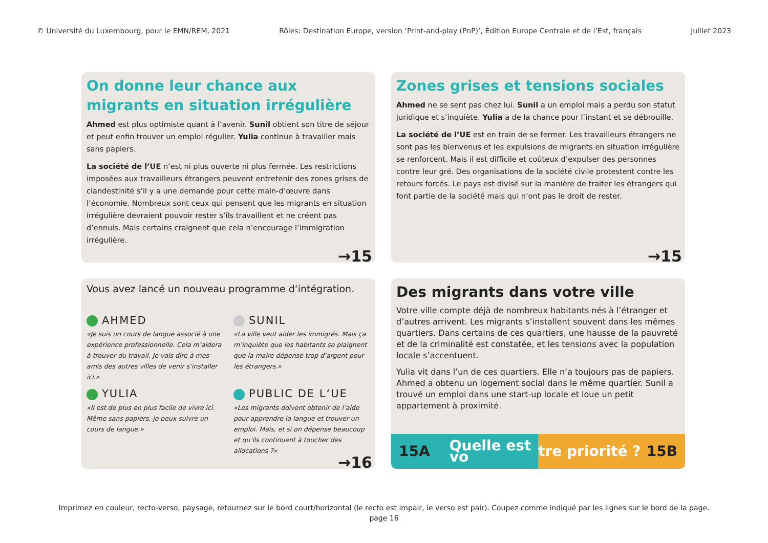© Université du Luxembourg, pour le EMN/REM, 2021 Rôles: Destination Europe, version ‘Print-and-play (PnP)’, Édition Europe Centrale et de l’Est, français Juillet 2023
On donne leur chance aux migrants en situation irrégulière
Ahmed est plus optimiste quant à l’avenir. Sunil obtient son titre de séjour et peut enfin trouver un emploi régulier. Yulia continue à travailler mais sans papiers.
La société de l’UE n’est ni plus ouverte ni plus fermée. Les restrictions imposées aux travailleurs étrangers peuvent entretenir des zones grises de clandestinité s’il y a une demande pour cette main-d’œuvre dans l’économie. Nombreux sont ceux qui pensent que les migrants en situation irrégulière devraient pouvoir rester s’ils travaillent et ne créent pas d’ennuis. Mais certains craignent que cela n’encourage l’immigration irrégulière.
→15
Zones grises et tensions sociales
Ahmed ne se sent pas chez lui. Sunil a un emploi mais a perdu son statut juridique et s’inquiète. Yulia a de la chance pour l’instant et se débrouille.
La société de l’UE est en train de se fermer. Les travailleurs étrangers ne sont pas les bienvenus et les expulsions de migrants en situation irrégulière se renforcent. Mais il est difficile et coûteux d’expulser des personnes contre leur gré. Des organisations de la société civile protestent contre les retours forcés. Le pays est divisé sur la manière de traiter les étrangers qui font partie de la société mais qui n’ont pas le droit de rester.
→15
Vous avez lancé un nouveau programme d‘intégration.
AHMED
«Je suis un cours de langue associé à une expérience professionnelle. Cela m’aidera à trouver du travail. Je vais dire à mes amis des autres villes de venir s’installer ici.»
SUNIL
«La ville veut aider les immigrés. Mais ça m’inquiète que les habitants se plaignent que la maire dépense trop d’argent pour les étrangers.»
YULIA
«Il est de plus en plus facile de vivre ici. Même sans papiers, je peux suivre un cours de langue.»
PUBLIC DE L‘UE
«Les migrants doivent obtenir de l’aide pour apprendre la langue et trouver un emploi. Mais, et si on dépense beaucoup et qu’ils continuent à toucher des allocations ?»
→16
Des migrants dans votre ville
Votre ville compte déjà de nombreux habitants nés à l’étranger et d’autres arrivent. Les migrants s’installent souvent dans les mêmes quartiers. Dans certains de ces quartiers, une hausse de la pauvreté et de la criminalité est constatée, et les tensions avec la population locale s’accentuent.
Yulia vit dans l’un de ces quartiers. Elle n’a toujours pas de papiers. Ahmed a obtenu un logement social dans le même quartier. Sunil a trouvé un emploi dans une start-up locale et loue un petit appartement à proximité.
15A Quelle est vo tre priorité ? 15B
Imprimez en couleur, recto-verso, paysage, retournez sur le bord court/horizontal (le recto est impair, le verso est pair). Coupez comme indiqué par les lignes sur le bord de la page.
page 16